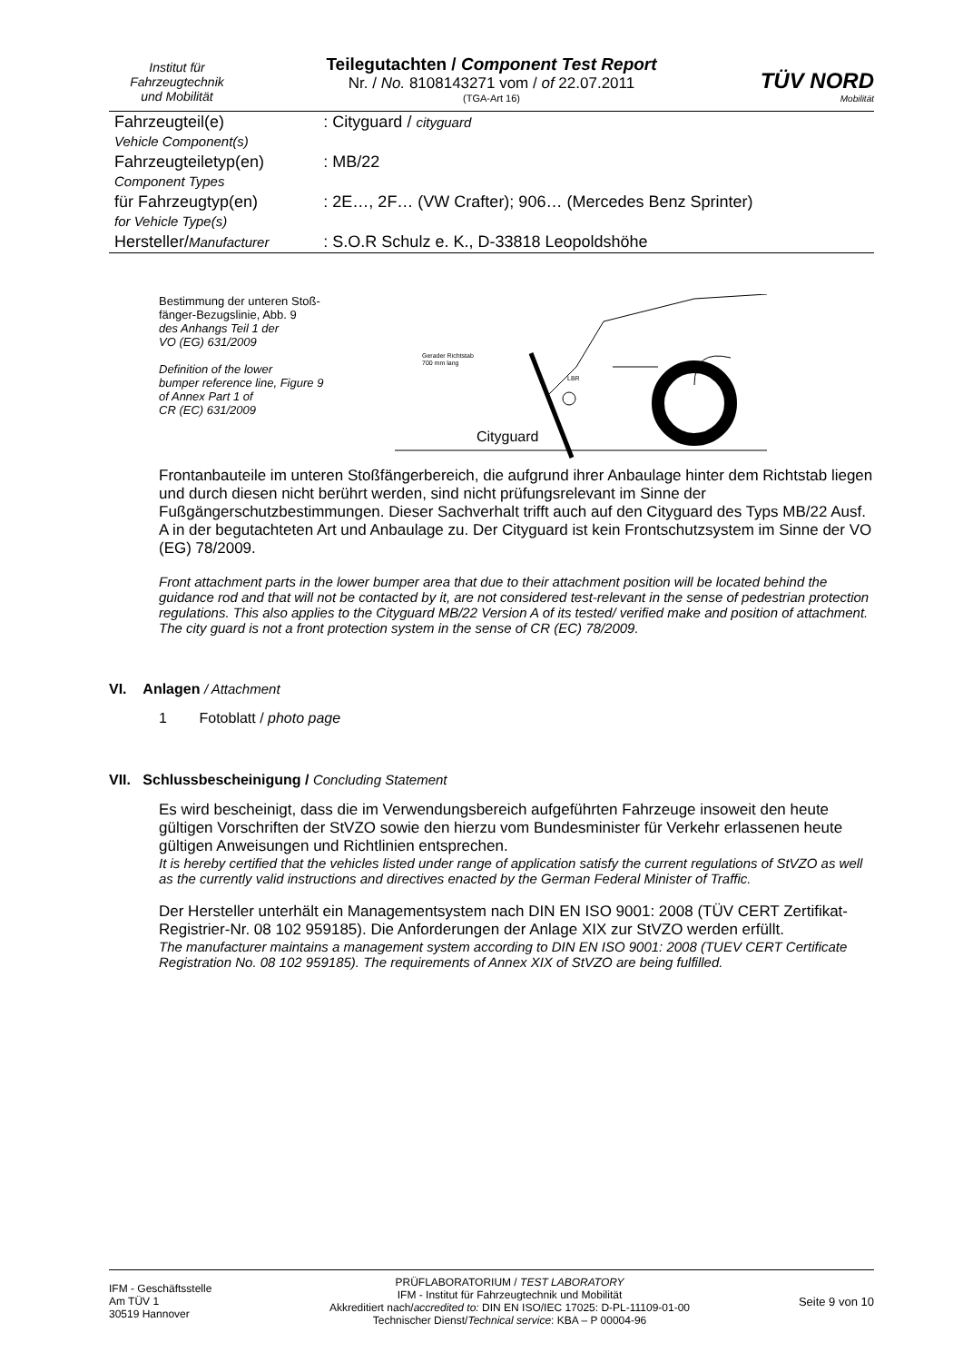Institut für
Fahrzeugtechnik
und Mobilität
Teilegutachten / Component Test Report
Nr. / No. 8108143271 vom / of 22.07.2011
(TGA-Art 16)
TÜV NORD
Mobilität
| Fahrzeugteil(e) Vehicle Component(s) | : Cityguard / cityguard |
| Fahrzeugteiletyp(en) Component Types | : MB/22 |
| für Fahrzeugtyp(en) for Vehicle Type(s) | : 2E…, 2F… (VW Crafter); 906… (Mercedes Benz Sprinter) |
| Hersteller/ Manufacturer | : S.O.R Schulz e. K., D-33818 Leopoldshöhe |
Bestimmung der unteren Stoß-
fänger-Bezugslinie, Abb. 9
des Anhangs Teil 1 der
VO (EG) 631/2009
Definition of the lower
bumper reference line, Figure 9
of Annex Part 1 of
CR (EC) 631/2009
Gerader Richtstab
700 mm lang
LBR
Cityguard
Frontanbauteile im unteren Stoßfängerbereich, die aufgrund ihrer Anbaulage hinter dem Richtstab liegen und durch diesen nicht berührt werden, sind nicht prüfungsrelevant im Sinne der Fußgängerschutzbestimmungen. Dieser Sachverhalt trifft auch auf den Cityguard des Typs MB/22 Ausf. A in der begutachteten Art und Anbaulage zu. Der Cityguard ist kein Frontschutzsystem im Sinne der VO (EG) 78/2009.
Front attachment parts in the lower bumper area that due to their attachment position will be located behind the guidance rod and that will not be contacted by it, are not considered test-relevant in the sense of pedestrian protection regulations. This also applies to the Cityguard MB/22 Version A of its tested/ verified make and position of attachment. The city guard is not a front protection system in the sense of CR (EC) 78/2009.
VI. Anlagen / Attachment
1 Fotoblatt / photo page
VII. Schlussbescheinigung / Concluding Statement
Es wird bescheinigt, dass die im Verwendungsbereich aufgeführten Fahrzeuge insoweit den heute gültigen Vorschriften der StVZO sowie den hierzu vom Bundesminister für Verkehr erlassenen heute gültigen Anweisungen und Richtlinien entsprechen.
It is hereby certified that the vehicles listed under range of application satisfy the current regulations of StVZO as well as the currently valid instructions and directives enacted by the German Federal Minister of Traffic.
Der Hersteller unterhält ein Managementsystem nach DIN EN ISO 9001: 2008 (TÜV CERT Zertifikat-Registrier-Nr. 08 102 959185). Die Anforderungen der Anlage XIX zur StVZO werden erfüllt.
The manufacturer maintains a management system according to DIN EN ISO 9001: 2008 (TUEV CERT Certificate Registration No. 08 102 959185). The requirements of Annex XIX of StVZO are being fulfilled.
IFM - Geschäftsstelle
Am TÜV 1
30519 Hannover
PRÜFLABORATORIUM / TEST LABORATORY
IFM - Institut für Fahrzeugtechnik und Mobilität
Akkreditiert nach/accredited to: DIN EN ISO/IEC 17025: D-PL-11109-01-00
Technischer Dienst/Technical service: KBA – P 00004-96
Seite 9 von 10